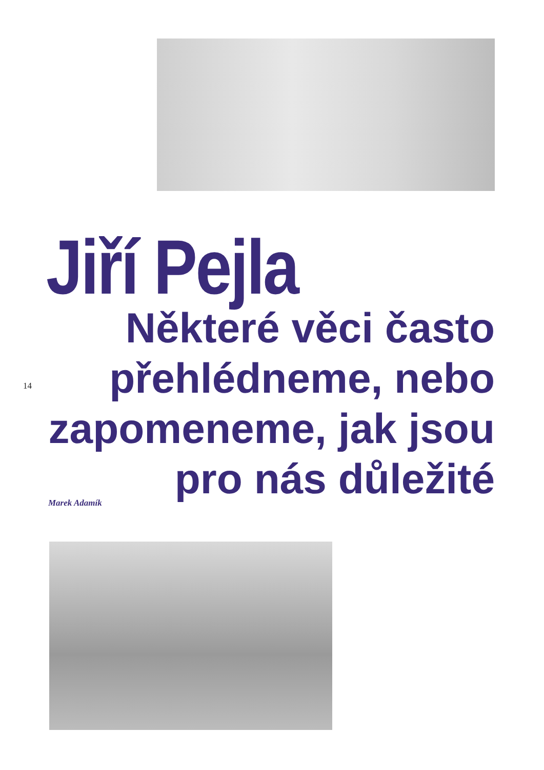Jiří Pejla
Některé věci často přehlédneme, nebo zapomeneme, jak jsou pro nás důležité
14
Marek Adamík